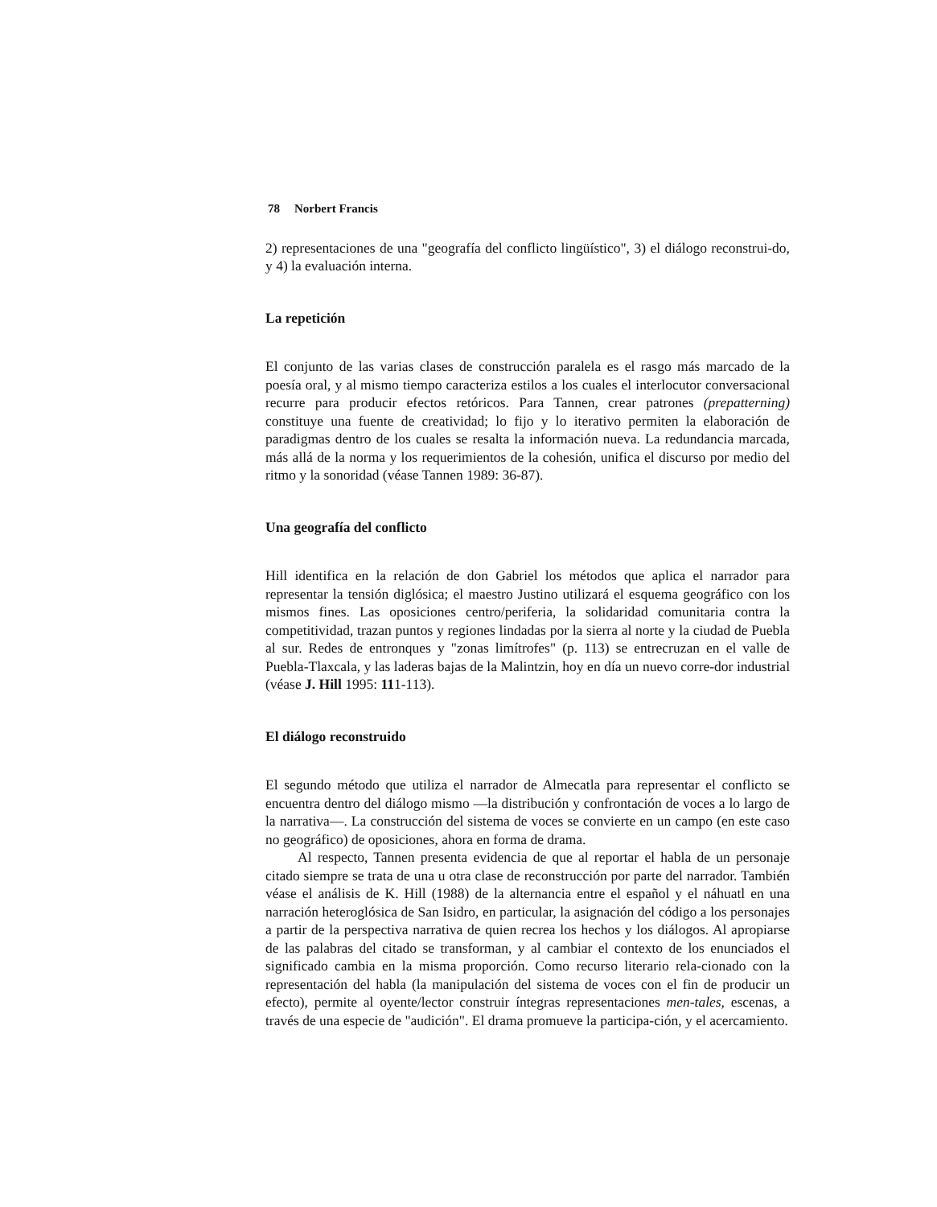78 Norbert Francis
2) representaciones de una "geografía del conflicto lingüístico", 3) el diálogo reconstrui-do, y 4) la evaluación interna.
La repetición
El conjunto de las varias clases de construcción paralela es el rasgo más marcado de la poesía oral, y al mismo tiempo caracteriza estilos a los cuales el interlocutor conversacional recurre para producir efectos retóricos. Para Tannen, crear patrones (prepatterning) constituye una fuente de creatividad; lo fijo y lo iterativo permiten la elaboración de paradigmas dentro de los cuales se resalta la información nueva. La redundancia marcada, más allá de la norma y los requerimientos de la cohesión, unifica el discurso por medio del ritmo y la sonoridad (véase Tannen 1989: 36-87).
Una geografía del conflicto
Hill identifica en la relación de don Gabriel los métodos que aplica el narrador para representar la tensión diglósica; el maestro Justino utilizará el esquema geográfico con los mismos fines. Las oposiciones centro/periferia, la solidaridad comunitaria contra la competitividad, trazan puntos y regiones lindadas por la sierra al norte y la ciudad de Puebla al sur. Redes de entronques y "zonas limítrofes" (p. 113) se entrecruzan en el valle de Puebla-Tlaxcala, y las laderas bajas de la Malintzin, hoy en día un nuevo corre-dor industrial (véase J. Hill 1995: 111-113).
El diálogo reconstruido
El segundo método que utiliza el narrador de Almecatla para representar el conflicto se encuentra dentro del diálogo mismo —la distribución y confrontación de voces a lo largo de la narrativa—. La construcción del sistema de voces se convierte en un campo (en este caso no geográfico) de oposiciones, ahora en forma de drama.
Al respecto, Tannen presenta evidencia de que al reportar el habla de un personaje citado siempre se trata de una u otra clase de reconstrucción por parte del narrador. También véase el análisis de K. Hill (1988) de la alternancia entre el español y el náhuatl en una narración heteroglósica de San Isidro, en particular, la asignación del código a los personajes a partir de la perspectiva narrativa de quien recrea los hechos y los diálogos. Al apropiarse de las palabras del citado se transforman, y al cambiar el contexto de los enunciados el significado cambia en la misma proporción. Como recurso literario rela-cionado con la representación del habla (la manipulación del sistema de voces con el fin de producir un efecto), permite al oyente/lector construir íntegras representaciones men-tales, escenas, a través de una especie de "audición". El drama promueve la participa-ción, y el acercamiento.